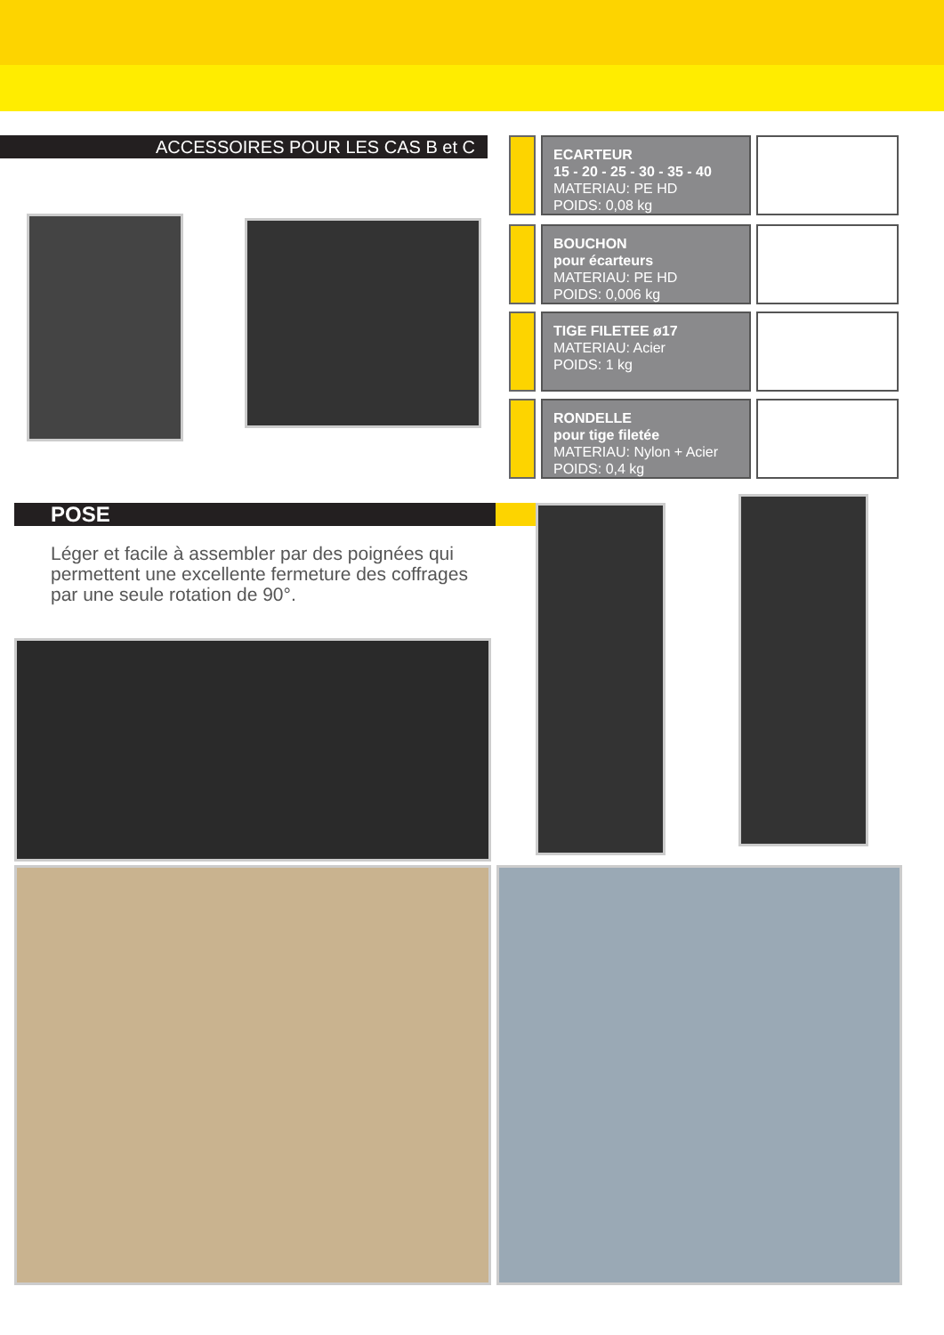ACCESSOIRES POUR LES CAS B et C
ECARTEUR
15 - 20 - 25 - 30 - 35 - 40
MATERIAU: PE HD
POIDS: 0,08 kg
BOUCHON
pour écarteurs
MATERIAU: PE HD
POIDS: 0,006 kg
TIGE FILETEE ø17
MATERIAU: Acier
POIDS: 1 kg
RONDELLE
pour tige filetée
MATERIAU: Nylon + Acier
POIDS: 0,4 kg
POSE
Léger et facile à assembler par des poignées qui permettent une excellente fermeture des coffrages par une seule rotation de 90°.